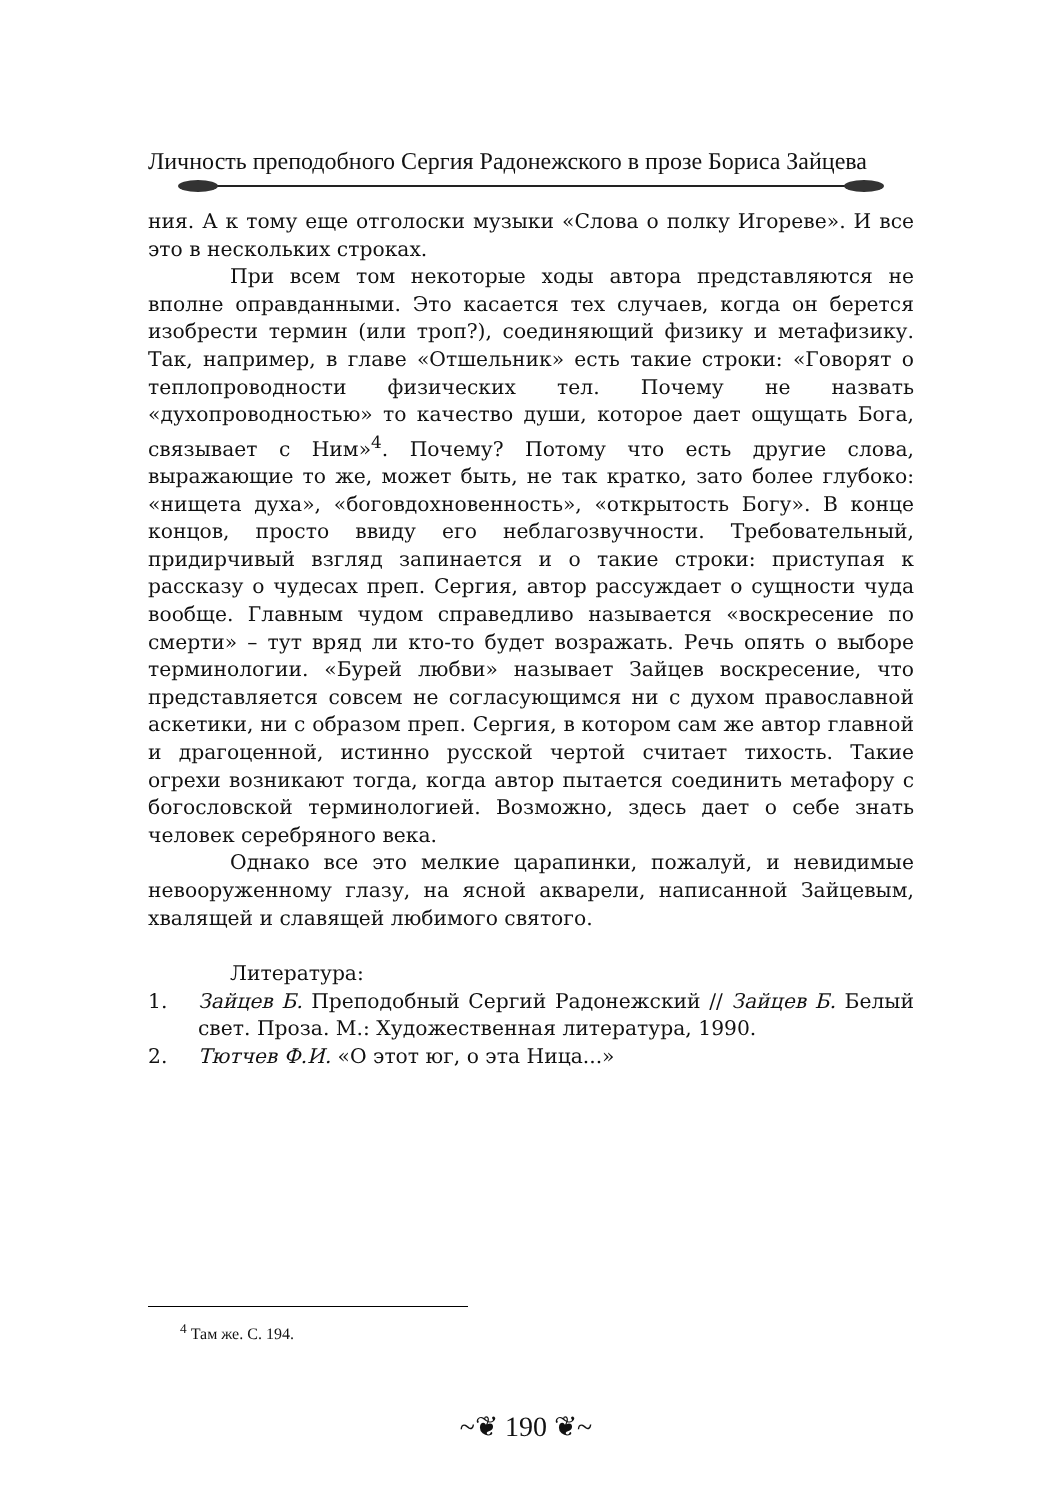Личность преподобного Сергия Радонежского в прозе Бориса Зайцева
ния. А к тому еще отголоски музыки «Слова о полку Игореве». И все это в нескольких строках.
При всем том некоторые ходы автора представляются не вполне оправданными. Это касается тех случаев, когда он берется изобрести термин (или троп?), соединяющий физику и метафизику. Так, например, в главе «Отшельник» есть такие строки: «Говорят о теплопроводности физических тел. Почему не назвать «духопроводностью» то качество души, которое дает ощущать Бога, связывает с Ним»<sup>4</sup>. Почему? Потому что есть другие слова, выражающие то же, может быть, не так кратко, зато более глубоко: «нищета духа», «боговдохновенность», «открытость Богу». В конце концов, просто ввиду его неблагозвучности. Требовательный, придирчивый взгляд запинается и о такие строки: приступая к рассказу о чудесах преп. Сергия, автор рассуждает о сущности чуда вообще. Главным чудом справедливо называется «воскресение по смерти» – тут вряд ли кто-то будет возражать. Речь опять о выборе терминологии. «Бурей любви» называет Зайцев воскресение, что представляется совсем не согласующимся ни с духом православной аскетики, ни с образом преп. Сергия, в котором сам же автор главной и драгоценной, истинно русской чертой считает тихость. Такие огрехи возникают тогда, когда автор пытается соединить метафору с богословской терминологией. Возможно, здесь дает о себе знать человек серебряного века.
Однако все это мелкие царапинки, пожалуй, и невидимые невооруженному глазу, на ясной акварели, написанной Зайцевым, хвалящей и славящей любимого святого.
Литература:
1. Зайцев Б. Преподобный Сергий Радонежский // Зайцев Б. Белый свет. Проза. М.: Художественная литература, 1990.
2. Тютчев Ф.И. «О этот юг, о эта Ница...»
<sup>4</sup> Там же. С. 194.
~❦ 190 ❦~